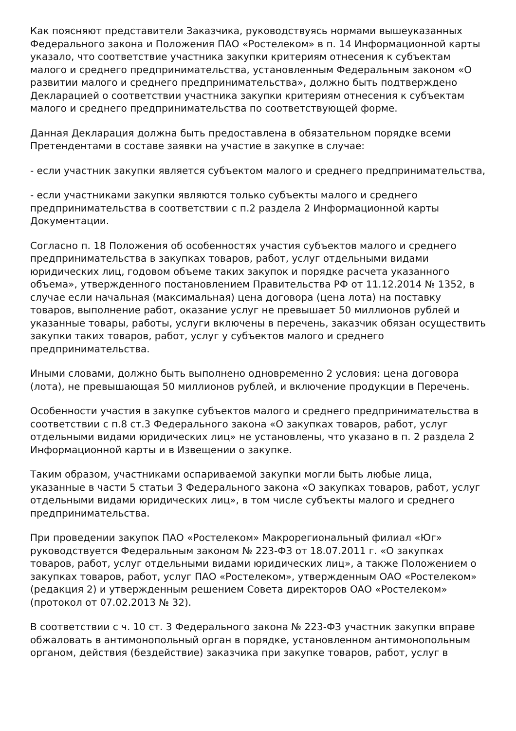Как поясняют представители Заказчика, руководствуясь нормами вышеуказанных Федерального закона и Положения ПАО «Ростелеком» в п. 14 Информационной карты указало, что соответствие участника закупки критериям отнесения к субъектам малого и среднего предпринимательства, установленным Федеральным законом «О развитии малого и среднего предпринимательства», должно быть подтверждено Декларацией о соответствии участника закупки критериям отнесения к субъектам малого и среднего предпринимательства по соответствующей форме.
Данная Декларация должна быть предоставлена в обязательном порядке всеми Претендентами в составе заявки на участие в закупке в случае:
- если участник закупки является субъектом малого и среднего предпринимательства,
- если участниками закупки являются только субъекты малого и среднего предпринимательства в соответствии с п.2 раздела 2 Информационной карты Документации.
Согласно п. 18 Положения об особенностях участия субъектов малого и среднего предпринимательства в закупках товаров, работ, услуг отдельными видами юридических лиц, годовом объеме таких закупок и порядке расчета указанного объема», утвержденного постановлением Правительства РФ от 11.12.2014 № 1352, в случае если начальная (максимальная) цена договора (цена лота) на поставку товаров, выполнение работ, оказание услуг не превышает 50 миллионов рублей и указанные товары, работы, услуги включены в перечень, заказчик обязан осуществить закупки таких товаров, работ, услуг у субъектов малого и среднего предпринимательства.
Иными словами, должно быть выполнено одновременно 2 условия: цена договора (лота), не превышающая 50 миллионов рублей, и включение продукции в Перечень.
Особенности участия в закупке субъектов малого и среднего предпринимательства в соответствии с п.8 ст.3 Федерального закона «О закупках товаров, работ, услуг отдельными видами юридических лиц» не установлены, что указано в п. 2 раздела 2 Информационной карты и в Извещении о закупке.
Таким образом, участниками оспариваемой закупки могли быть любые лица, указанные в части 5 статьи 3 Федерального закона «О закупках товаров, работ, услуг отдельными видами юридических лиц», в том числе субъекты малого и среднего предпринимательства.
При проведении закупок ПАО «Ростелеком» Макрорегиональный филиал «Юг» руководствуется Федеральным законом № 223-ФЗ от 18.07.2011 г. «О закупках товаров, работ, услуг отдельными видами юридических лиц», а также Положением о закупках товаров, работ, услуг ПАО «Ростелеком», утвержденным ОАО «Ростелеком» (редакция 2) и утвержденным решением Совета директоров ОАО «Ростелеком» (протокол от 07.02.2013 № 32).
В соответствии с ч. 10 ст. 3 Федерального закона № 223-ФЗ участник закупки вправе обжаловать в антимонопольный орган в порядке, установленном антимонопольным органом, действия (бездействие) заказчика при закупке товаров, работ, услуг в